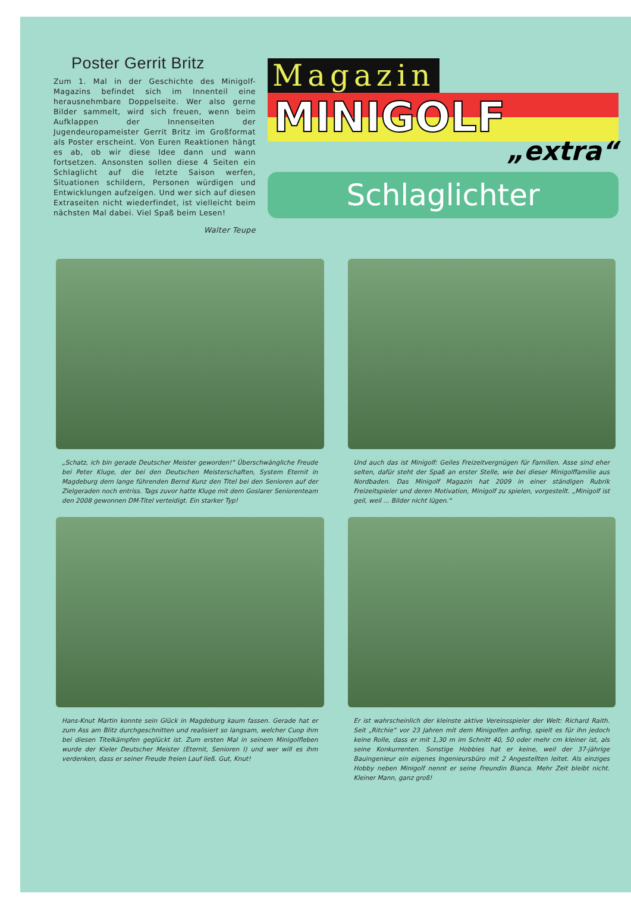Poster Gerrit Britz
Zum 1. Mal in der Geschichte des Minigolf-Magazins befindet sich im Innenteil eine herausnehmbare Doppelseite. Wer also gerne Bilder sammelt, wird sich freuen, wenn beim Aufklappen der Innenseiten der Jugendeuropameister Gerrit Britz im Großformat als Poster erscheint. Von Euren Reaktionen hängt es ab, ob wir diese Idee dann und wann fortsetzen. Ansonsten sollen diese 4 Seiten ein Schlaglicht auf die letzte Saison werfen, Situationen schildern, Personen würdigen und Entwicklungen aufzeigen. Und wer sich auf diesen Extraseiten nicht wiederfindet, ist vielleicht beim nächsten Mal dabei. Viel Spaß beim Lesen!
Walter Teupe
Magazin
MINIGOLF
„extra“
Schlaglichter
„Schatz, ich bin gerade Deutscher Meister geworden!“ Überschwängliche Freude bei Peter Kluge, der bei den Deutschen Meisterschaften, System Eternit in Magdeburg dem lange führenden Bernd Kunz den Titel bei den Senioren auf der Zielgeraden noch entriss. Tags zuvor hatte Kluge mit dem Goslarer Seniorenteam den 2008 gewonnen DM-Titel verteidigt. Ein starker Typ!
Und auch das ist Minigolf: Geiles Freizeitvergnügen für Familien. Asse sind eher selten, dafür steht der Spaß an erster Stelle, wie bei dieser Minigolffamilie aus Nordbaden. Das Minigolf Magazin hat 2009 in einer ständigen Rubrik Freizeitspieler und deren Motivation, Minigolf zu spielen, vorgestellt. „Minigolf ist geil, weil ... Bilder nicht lügen.“
Hans-Knut Martin konnte sein Glück in Magdeburg kaum fassen. Gerade hat er zum Ass am Blitz durchgeschnitten und realisiert so langsam, welcher Cuop ihm bei diesen Titelkämpfen geglückt ist. Zum ersten Mal in seinem Minigolfleben wurde der Kieler Deutscher Meister (Eternit, Senioren I) und wer will es ihm verdenken, dass er seiner Freude freien Lauf ließ. Gut, Knut!
Er ist wahrscheinlich der kleinste aktive Vereinsspieler der Welt: Richard Raith. Seit „Ritchie“ vor 23 Jahren mit dem Minigolfen anfing, spielt es für ihn jedoch keine Rolle, dass er mit 1,30 m im Schnitt 40, 50 oder mehr cm kleiner ist, als seine Konkurrenten. Sonstige Hobbies hat er keine, weil der 37-jährige Bauingenieur ein eigenes Ingenieursbüro mit 2 Angestellten leitet. Als einziges Hobby neben Minigolf nennt er seine Freundin Bianca. Mehr Zeit bleibt nicht. Kleiner Mann, ganz groß!